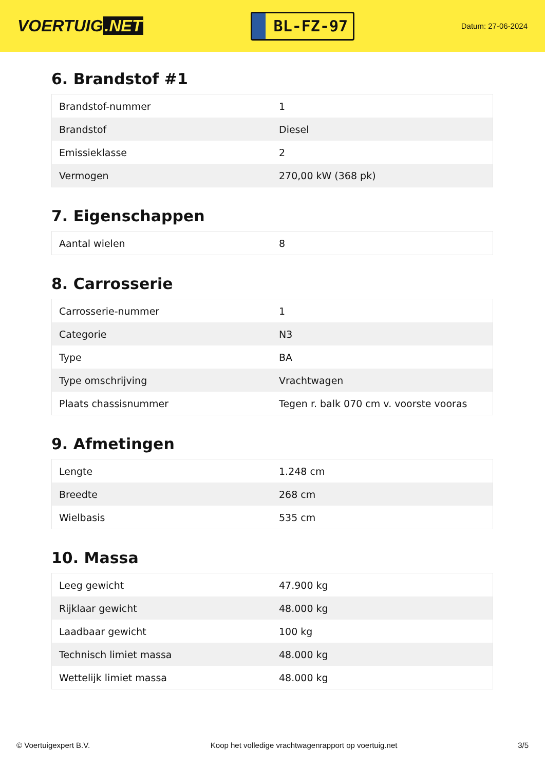VOERTUIG.NET
BL-FZ-97
Datum: 27-06-2024
6. Brandstof #1
| Brandstof-nummer | 1 |
| Brandstof | Diesel |
| Emissieklasse | 2 |
| Vermogen | 270,00 kW (368 pk) |
7. Eigenschappen
| Aantal wielen | 8 |
8. Carrosserie
| Carrosserie-nummer | 1 |
| Categorie | N3 |
| Type | BA |
| Type omschrijving | Vrachtwagen |
| Plaats chassisnummer | Tegen r. balk 070 cm v. voorste vooras |
9. Afmetingen
| Lengte | 1.248 cm |
| Breedte | 268 cm |
| Wielbasis | 535 cm |
10. Massa
| Leeg gewicht | 47.900 kg |
| Rijklaar gewicht | 48.000 kg |
| Laadbaar gewicht | 100 kg |
| Technisch limiet massa | 48.000 kg |
| Wettelijk limiet massa | 48.000 kg |
© Voertuigexpert B.V. Koop het volledige vrachtwagenrapport op voertuig.net 3/5